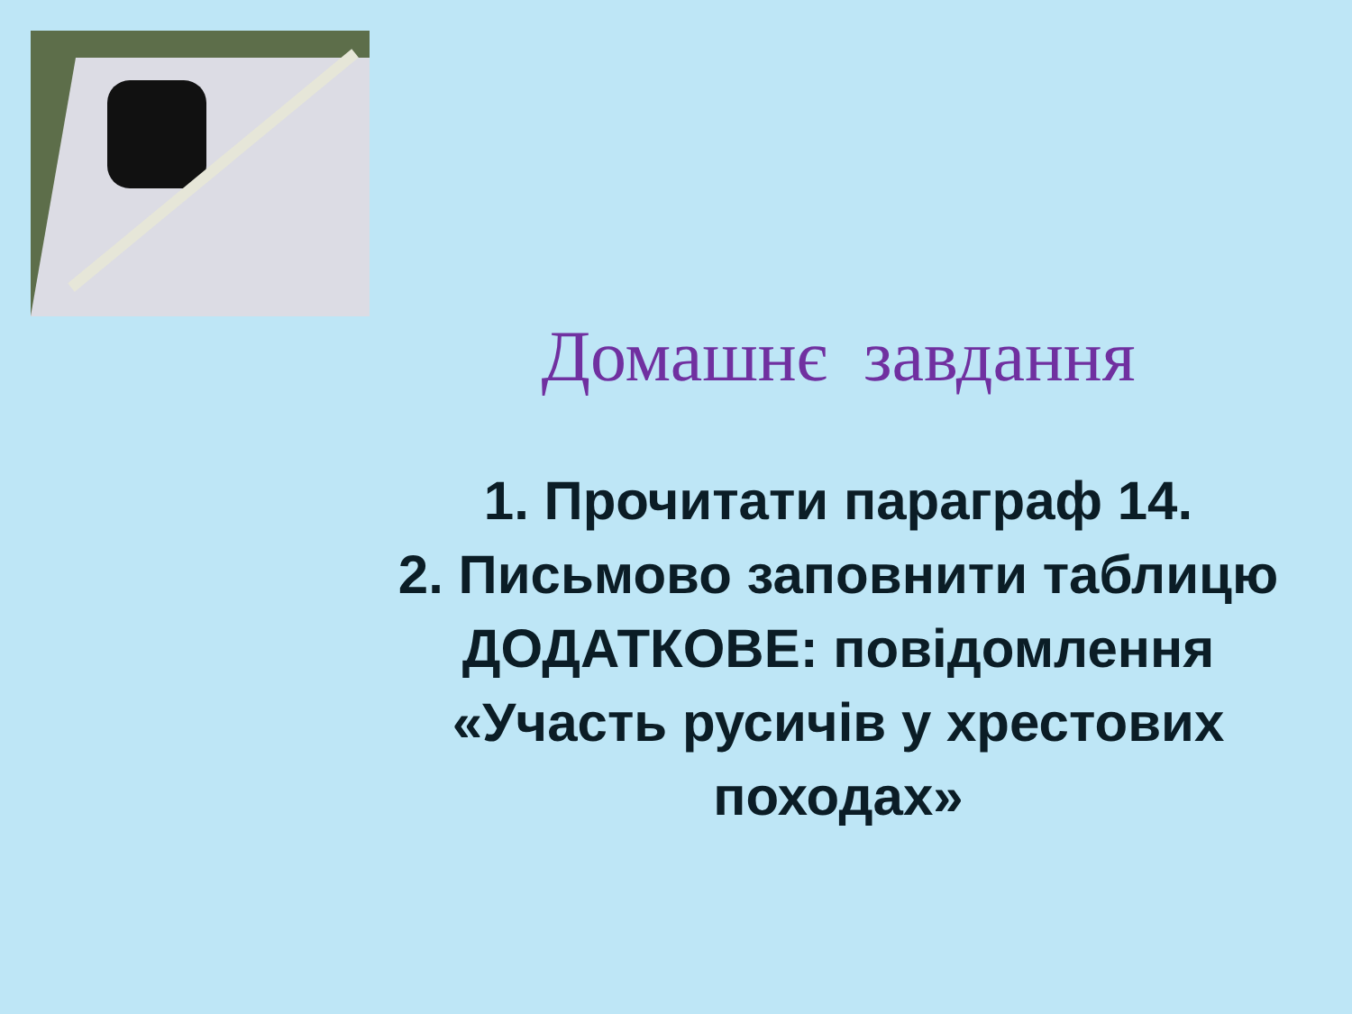Домашнє завдання
1. Прочитати параграф 14.
2. Письмово заповнити таблицю
ДОДАТКОВЕ: повідомлення
«Участь русичів у хрестових
походах»